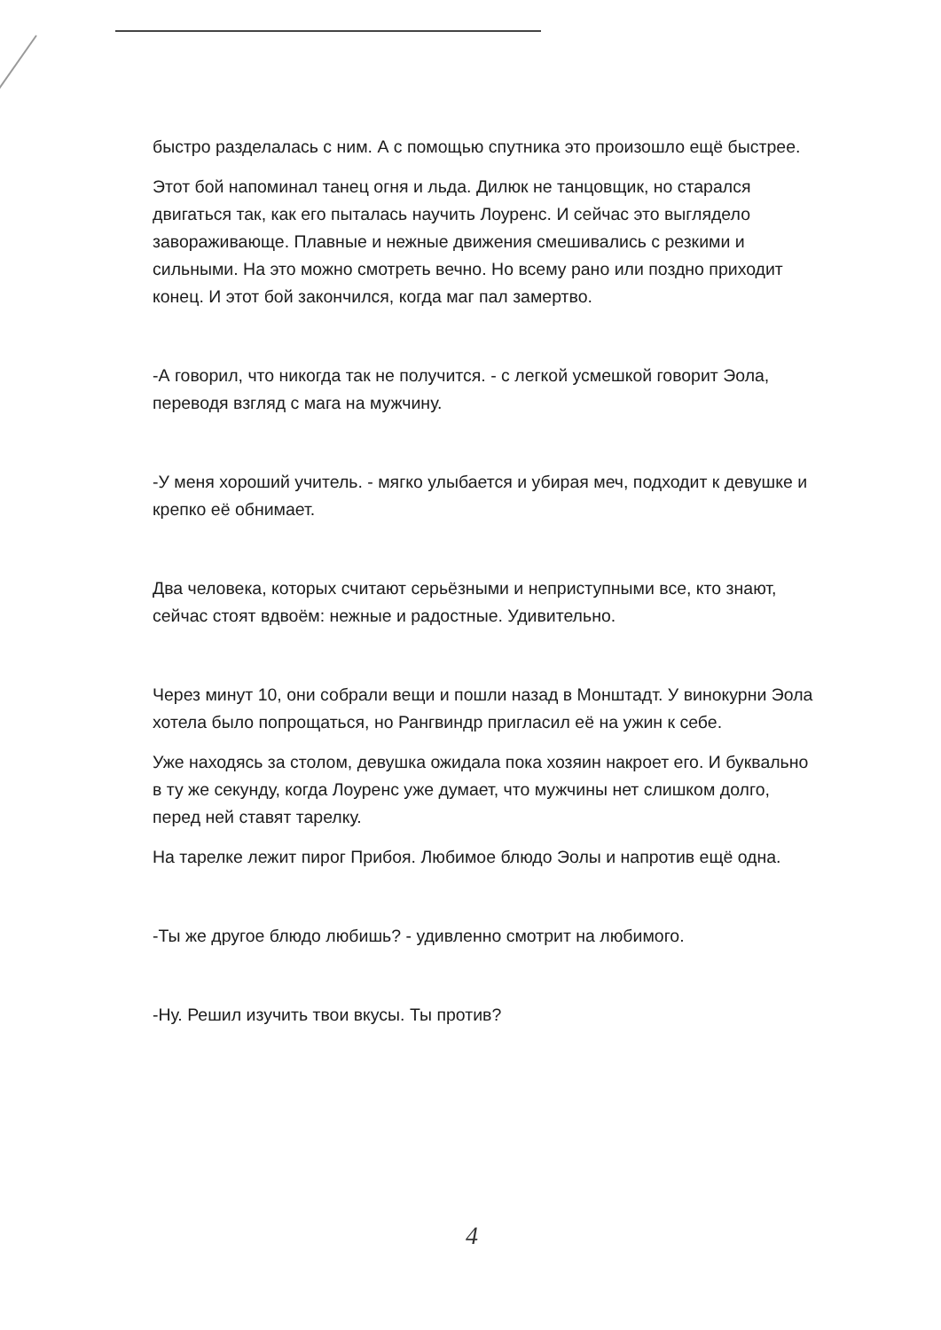быстро разделалась с ним. А с помощью спутника это произошло ещё быстрее.
Этот бой напоминал танец огня и льда. Дилюк не танцовщик, но старался двигаться так, как его пыталась научить Лоуренс. И сейчас это выглядело завораживающе. Плавные и нежные движения смешивались с резкими и сильными. На это можно смотреть вечно. Но всему рано или поздно приходит конец. И этот бой закончился, когда маг пал замертво.
-А говорил, что никогда так не получится. - с легкой усмешкой говорит Эола, переводя взгляд с мага на мужчину.
-У меня хороший учитель. - мягко улыбается и убирая меч, подходит к девушке и крепко её обнимает.
Два человека, которых считают серьёзными и неприступными все, кто знают, сейчас стоят вдвоём: нежные и радостные. Удивительно.
Через минут 10, они собрали вещи и пошли назад в Монштадт. У винокурни Эола хотела было попрощаться, но Рангвиндр пригласил её на ужин к себе.
Уже находясь за столом, девушка ожидала пока хозяин накроет его. И буквально в ту же секунду, когда Лоуренс уже думает, что мужчины нет слишком долго, перед ней ставят тарелку.
На тарелке лежит пирог Прибоя. Любимое блюдо Эолы и напротив ещё одна.
-Ты же другое блюдо любишь? - удивленно смотрит на любимого.
-Ну. Решил изучить твои вкусы. Ты против?
4